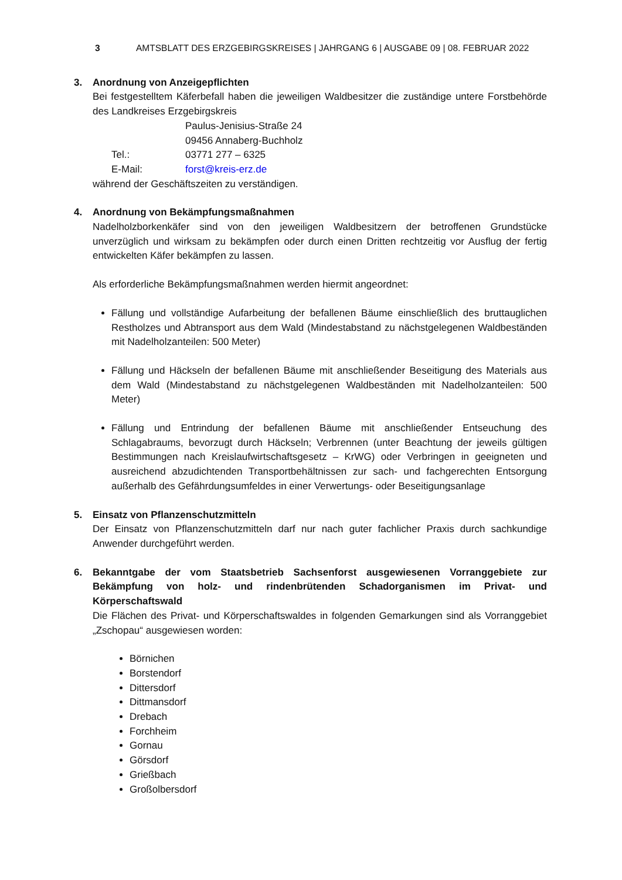3 AMTSBLATT DES ERZGEBIRGSKREISES | JAHRGANG 6 | AUSGABE 09 | 08. FEBRUAR 2022
3. Anordnung von Anzeigepflichten
Bei festgestelltem Käferbefall haben die jeweiligen Waldbesitzer die zuständige untere Forstbehörde des Landkreises Erzgebirgskreis
Paulus-Jenisius-Straße 24 09456 Annaberg-Buchholz Tel.: 03771 277 – 6325 E-Mail: forst@kreis-erz.de
während der Geschäftszeiten zu verständigen.
4. Anordnung von Bekämpfungsmaßnahmen
Nadelholzborkenkäfer sind von den jeweiligen Waldbesitzern der betroffenen Grundstücke unverzüglich und wirksam zu bekämpfen oder durch einen Dritten rechtzeitig vor Ausflug der fertig entwickelten Käfer bekämpfen zu lassen.
Als erforderliche Bekämpfungsmaßnahmen werden hiermit angeordnet:
Fällung und vollständige Aufarbeitung der befallenen Bäume einschließlich des bruttauglichen Restholzes und Abtransport aus dem Wald (Mindestabstand zu nächstgelegenen Waldbeständen mit Nadelholzanteilen: 500 Meter)
Fällung und Häckseln der befallenen Bäume mit anschließender Beseitigung des Materials aus dem Wald (Mindestabstand zu nächstgelegenen Waldbeständen mit Nadelholzanteilen: 500 Meter)
Fällung und Entrindung der befallenen Bäume mit anschließender Entseuchung des Schlagabraums, bevorzugt durch Häckseln; Verbrennen (unter Beachtung der jeweils gültigen Bestimmungen nach Kreislaufwirtschaftsgesetz – KrWG) oder Verbringen in geeigneten und ausreichend abzudichtenden Transportbehältnissen zur sach- und fachgerechten Entsorgung außerhalb des Gefährdungsumfeldes in einer Verwertungs- oder Beseitigungsanlage
5. Einsatz von Pflanzenschutzmitteln
Der Einsatz von Pflanzenschutzmitteln darf nur nach guter fachlicher Praxis durch sachkundige Anwender durchgeführt werden.
6. Bekanntgabe der vom Staatsbetrieb Sachsenforst ausgewiesenen Vorranggebiete zur Bekämpfung von holz- und rindenbrütenden Schadorganismen im Privat- und Körperschaftswald
Die Flächen des Privat- und Körperschaftswaldes in folgenden Gemarkungen sind als Vorranggebiet „Zschopau“ ausgewiesen worden:
Börnichen
Borstendorf
Dittersdorf
Dittmansdorf
Drebach
Forchheim
Gornau
Görsdorf
Grießbach
Großolbersdorf